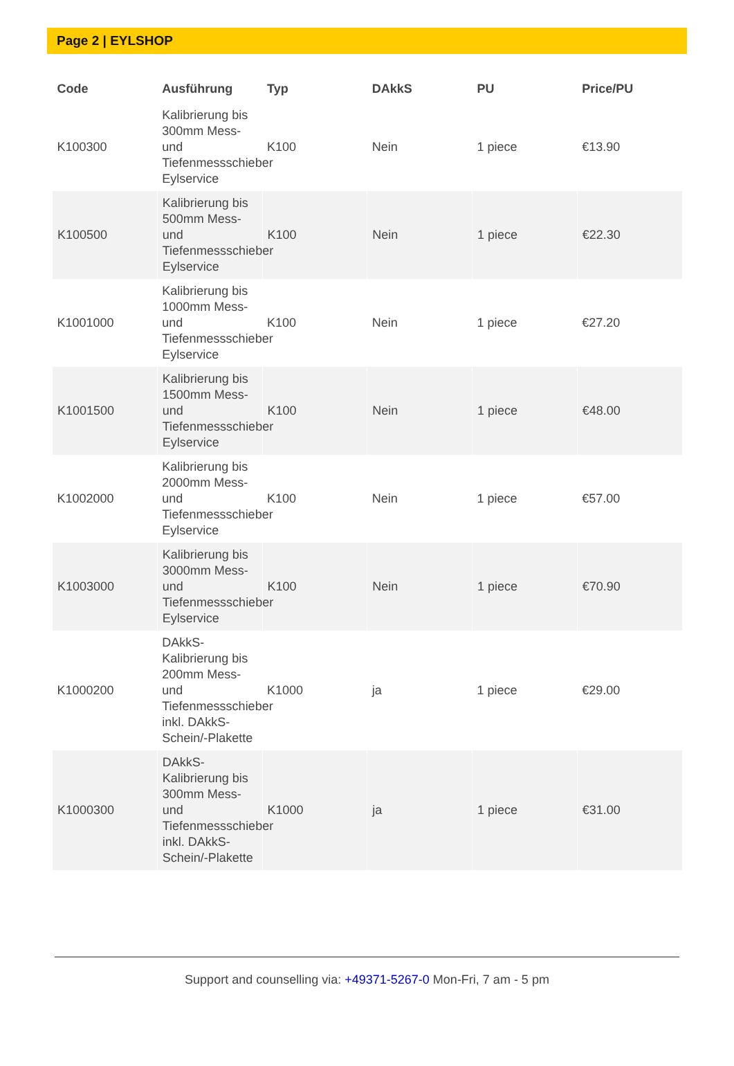Page 2 | EYLSHOP
| Code | Ausführung | Typ | DAkkS | PU | Price/PU |
| --- | --- | --- | --- | --- | --- |
| K100300 | Kalibrierung bis 300mm Mess- und Tiefenmessschieber Eylservice | K100 | Nein | 1 piece | €13.90 |
| K100500 | Kalibrierung bis 500mm Mess- und Tiefenmessschieber Eylservice | K100 | Nein | 1 piece | €22.30 |
| K1001000 | Kalibrierung bis 1000mm Mess- und Tiefenmessschieber Eylservice | K100 | Nein | 1 piece | €27.20 |
| K1001500 | Kalibrierung bis 1500mm Mess- und Tiefenmessschieber Eylservice | K100 | Nein | 1 piece | €48.00 |
| K1002000 | Kalibrierung bis 2000mm Mess- und Tiefenmessschieber Eylservice | K100 | Nein | 1 piece | €57.00 |
| K1003000 | Kalibrierung bis 3000mm Mess- und Tiefenmessschieber Eylservice | K100 | Nein | 1 piece | €70.90 |
| K1000200 | DAkkS-Kalibrierung bis 200mm Mess- und Tiefenmessschieber inkl. DAkkS-Schein/-Plakette | K1000 | ja | 1 piece | €29.00 |
| K1000300 | DAkkS-Kalibrierung bis 300mm Mess- und Tiefenmessschieber inkl. DAkkS-Schein/-Plakette | K1000 | ja | 1 piece | €31.00 |
Support and counselling via: +49371-5267-0 Mon-Fri, 7 am - 5 pm